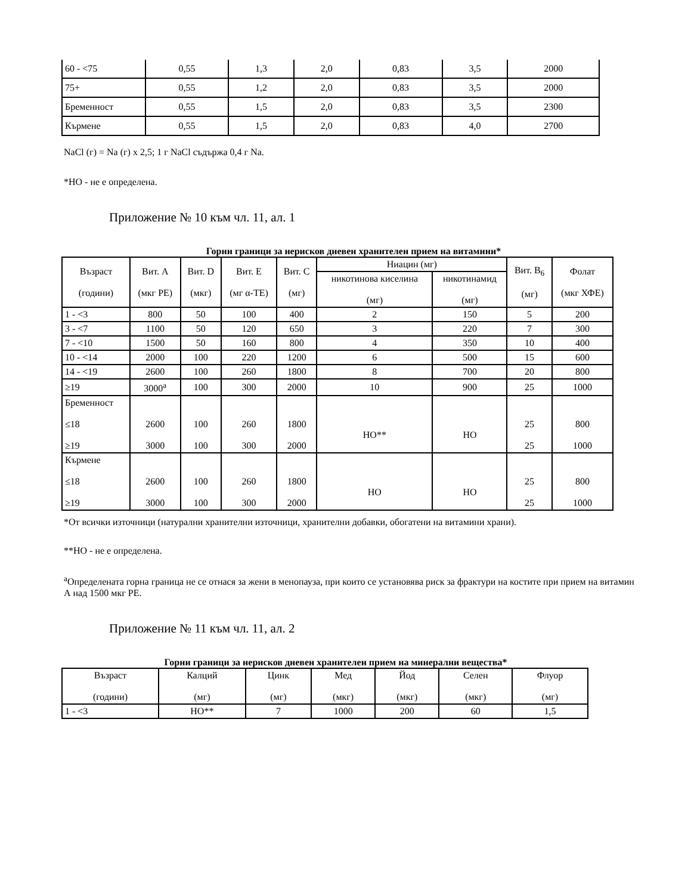| 60 - <75 | 0,55 | 1,3 | 2,0 | 0,83 | 3,5 | 2000 |
| 75+ | 0,55 | 1,2 | 2,0 | 0,83 | 3,5 | 2000 |
| Бременност | 0,55 | 1,5 | 2,0 | 0,83 | 3,5 | 2300 |
| Кърмене | 0,55 | 1,5 | 2,0 | 0,83 | 4,0 | 2700 |
NaCl (г) = Na (г) x 2,5; 1 г NaCl съдържа 0,4 г Na.
*НО - не е определена.
Приложение № 10 към чл. 11, ал. 1
Горни граници за нерисков дневен хранителен прием на витамини*
| Възраст (години) | Вит. A (мкг РЕ) | Вит. D (мкг) | Вит. E (мг α-ТЕ) | Вит. C (мг) | Ниацин (мг) | | Вит. B<sub>6</sub> (мг) | Фолат (мкг ХФЕ) |
| --- | --- | --- | --- | --- | --- | --- | --- | --- |
| | | | | | никотинова киселина (мг) | никотинамид (мг) | | |
| 1 - <3 | 800 | 50 | 100 | 400 | 2 | 150 | 5 | 200 |
| 3 - <7 | 1100 | 50 | 120 | 650 | 3 | 220 | 7 | 300 |
| 7 - <10 | 1500 | 50 | 160 | 800 | 4 | 350 | 10 | 400 |
| 10 - <14 | 2000 | 100 | 220 | 1200 | 6 | 500 | 15 | 600 |
| 14 - <19 | 2600 | 100 | 260 | 1800 | 8 | 700 | 20 | 800 |
| ≥19 | 3000<sup>a</sup> | 100 | 300 | 2000 | 10 | 900 | 25 | 1000 |
| Бременност ≤18 ≥19 | 2600 3000 | 100 100 | 260 300 | 1800 2000 | НО** | НО | 25 25 | 800 1000 |
| Кърмене ≤18 ≥19 | 2600 3000 | 100 100 | 260 300 | 1800 2000 | НО | НО | 25 25 | 800 1000 |
*От всички източници (натурални хранителни източници, хранителни добавки, обогатени на витамини храни).
**НО - не е определена.
<sup>a</sup> Определената горна граница не се отнася за жени в менопауза, при които се установява риск за фрактури на костите при прием на витамин А над 1500 мкг РЕ.
Приложение № 11 към чл. 11, ал. 2
Горни граници за нерисков дневен хранителен прием на минерални вещества*
| Възраст (години) | Калций (мг) | Цинк (мг) | Мед (мкг) | Йод (мкг) | Селен (мкг) | Флуор (мг) |
| --- | --- | --- | --- | --- | --- | --- |
| 1 - <3 | НО** | 7 | 1000 | 200 | 60 | 1,5 |